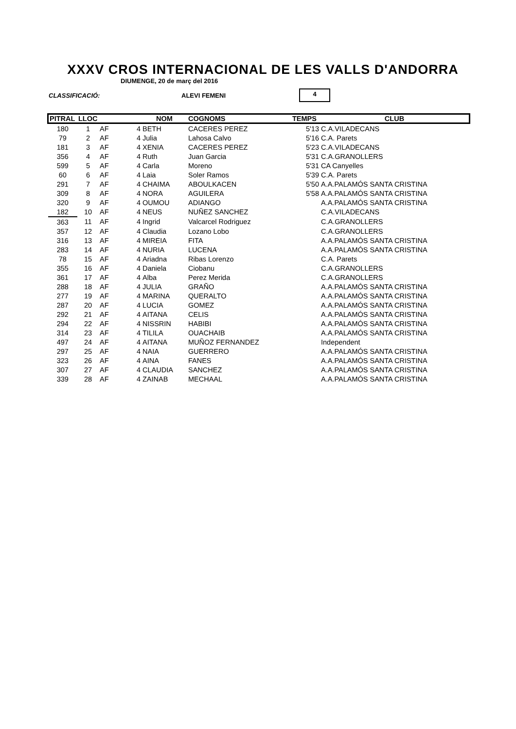XXXV CROS INTERNACIONAL DE LES VALLS D'ANDORRA
DIUMENGE, 20 de març del 2016
CLASSIFICACIÓ: ALEVI FEMENI 4
| PITRAL | LLOC | | | NOM | COGNOMS | TEMPS | CLUB |
| --- | --- | --- | --- | --- | --- | --- | --- |
| 180 | 1 | AF | 4 | BETH | CACERES PEREZ | 5'13 | C.A.VILADECANS |
| 79 | 2 | AF | 4 | Julia | Lahosa Calvo | 5'16 | C.A. Parets |
| 181 | 3 | AF | 4 | XENIA | CACERES PEREZ | 5'23 | C.A.VILADECANS |
| 356 | 4 | AF | 4 | Ruth | Juan Garcia | 5'31 | C.A.GRANOLLERS |
| 599 | 5 | AF | 4 | Carla | Moreno | 5'31 | CA Canyelles |
| 60 | 6 | AF | 4 | Laia | Soler Ramos | 5'39 | C.A. Parets |
| 291 | 7 | AF | 4 | CHAIMA | ABOULKACEN | 5'50 | A.A.PALAMÓS SANTA CRISTINA |
| 309 | 8 | AF | 4 | NORA | AGUILERA | 5'58 | A.A.PALAMÓS SANTA CRISTINA |
| 320 | 9 | AF | 4 | OUMOU | ADIANGO | | A.A.PALAMÓS SANTA CRISTINA |
| 182 | 10 | AF | 4 | NEUS | NUÑEZ SANCHEZ | | C.A.VILADECANS |
| 363 | 11 | AF | 4 | Ingrid | Valcarcel Rodriguez | | C.A.GRANOLLERS |
| 357 | 12 | AF | 4 | Claudia | Lozano Lobo | | C.A.GRANOLLERS |
| 316 | 13 | AF | 4 | MIREIA | FITA | | A.A.PALAMÓS SANTA CRISTINA |
| 283 | 14 | AF | 4 | NURIA | LUCENA | | A.A.PALAMÓS SANTA CRISTINA |
| 78 | 15 | AF | 4 | Ariadna | Ribas Lorenzo | | C.A. Parets |
| 355 | 16 | AF | 4 | Daniela | Ciobanu | | C.A.GRANOLLERS |
| 361 | 17 | AF | 4 | Alba | Perez Merida | | C.A.GRANOLLERS |
| 288 | 18 | AF | 4 | JULIA | GRAÑO | | A.A.PALAMÓS SANTA CRISTINA |
| 277 | 19 | AF | 4 | MARINA | QUERALTO | | A.A.PALAMÓS SANTA CRISTINA |
| 287 | 20 | AF | 4 | LUCIA | GOMEZ | | A.A.PALAMÓS SANTA CRISTINA |
| 292 | 21 | AF | 4 | AITANA | CELIS | | A.A.PALAMÓS SANTA CRISTINA |
| 294 | 22 | AF | 4 | NISSRIN | HABIBI | | A.A.PALAMÓS SANTA CRISTINA |
| 314 | 23 | AF | 4 | TILILA | OUACHAIB | | A.A.PALAMÓS SANTA CRISTINA |
| 497 | 24 | AF | 4 | AITANA | MUÑOZ FERNANDEZ | | Independent |
| 297 | 25 | AF | 4 | NAIA | GUERRERO | | A.A.PALAMÓS SANTA CRISTINA |
| 323 | 26 | AF | 4 | AINA | FANES | | A.A.PALAMÓS SANTA CRISTINA |
| 307 | 27 | AF | 4 | CLAUDIA | SANCHEZ | | A.A.PALAMÓS SANTA CRISTINA |
| 339 | 28 | AF | 4 | ZAINAB | MECHAAL | | A.A.PALAMÓS SANTA CRISTINA |